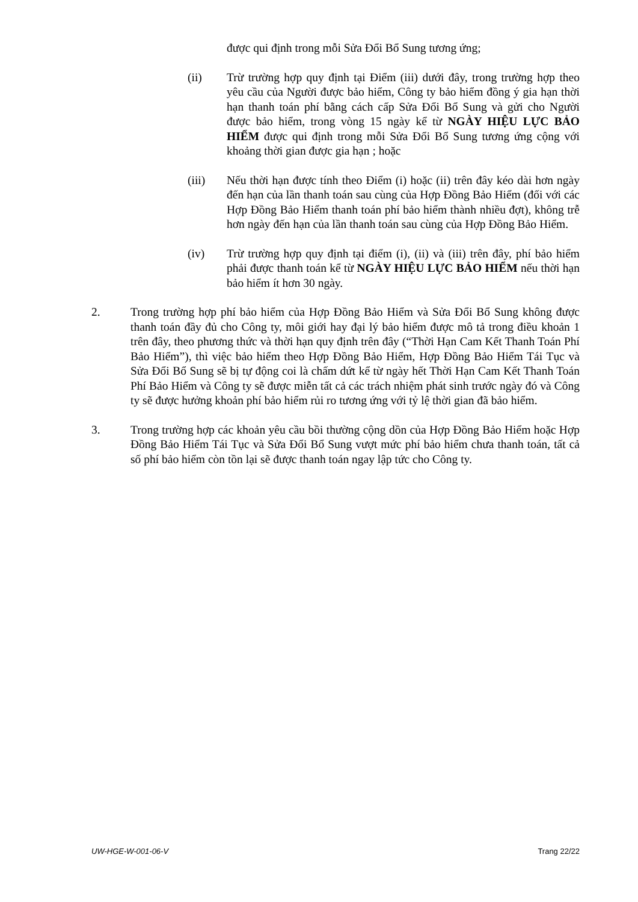được qui định trong mỗi Sửa Đổi Bổ Sung tương ứng;
(ii) Trừ trường hợp quy định tại Điểm (iii) dưới đây, trong trường hợp theo yêu cầu của Người được bảo hiểm, Công ty bảo hiểm đồng ý gia hạn thời hạn thanh toán phí bằng cách cấp Sửa Đổi Bổ Sung và gửi cho Người được bảo hiểm, trong vòng 15 ngày kể từ NGÀY HIỆU LỰC BẢO HIỂM được qui định trong mỗi Sửa Đổi Bổ Sung tương ứng cộng với khoảng thời gian được gia hạn ; hoặc
(iii) Nếu thời hạn được tính theo Điểm (i) hoặc (ii) trên đây kéo dài hơn ngày đến hạn của lần thanh toán sau cùng của Hợp Đồng Bảo Hiểm (đối với các Hợp Đồng Bảo Hiểm thanh toán phí bảo hiểm thành nhiều đợt), không trễ hơn ngày đến hạn của lần thanh toán sau cùng của Hợp Đồng Bảo Hiểm.
(iv) Trừ trường hợp quy định tại điểm (i), (ii) và (iii) trên đây, phí bảo hiểm phải được thanh toán kể từ NGÀY HIỆU LỰC BẢO HIỂM nếu thời hạn bảo hiểm ít hơn 30 ngày.
2. Trong trường hợp phí bảo hiểm của Hợp Đồng Bảo Hiểm và Sửa Đổi Bổ Sung không được thanh toán đầy đủ cho Công ty, môi giới hay đại lý bảo hiểm được mô tả trong điều khoản 1 trên đây, theo phương thức và thời hạn quy định trên đây (“Thời Hạn Cam Kết Thanh Toán Phí Bảo Hiểm”), thì việc bảo hiểm theo Hợp Đồng Bảo Hiểm, Hợp Đồng Bảo Hiểm Tái Tục và Sửa Đổi Bổ Sung sẽ bị tự động coi là chấm dứt kể từ ngày hết Thời Hạn Cam Kết Thanh Toán Phí Bảo Hiểm và Công ty sẽ được miễn tất cả các trách nhiệm phát sinh trước ngày đó và Công ty sẽ được hưởng khoản phí bảo hiểm rủi ro tương ứng với tỷ lệ thời gian đã bảo hiểm.
3. Trong trường hợp các khoản yêu cầu bồi thường cộng dồn của Hợp Đồng Bảo Hiểm hoặc Hợp Đồng Bảo Hiểm Tái Tục và Sửa Đổi Bổ Sung vượt mức phí bảo hiểm chưa thanh toán, tất cả số phí bảo hiểm còn tồn lại sẽ được thanh toán ngay lập tức cho Công ty.
UW-HGE-W-001-06-V Trang 22/22